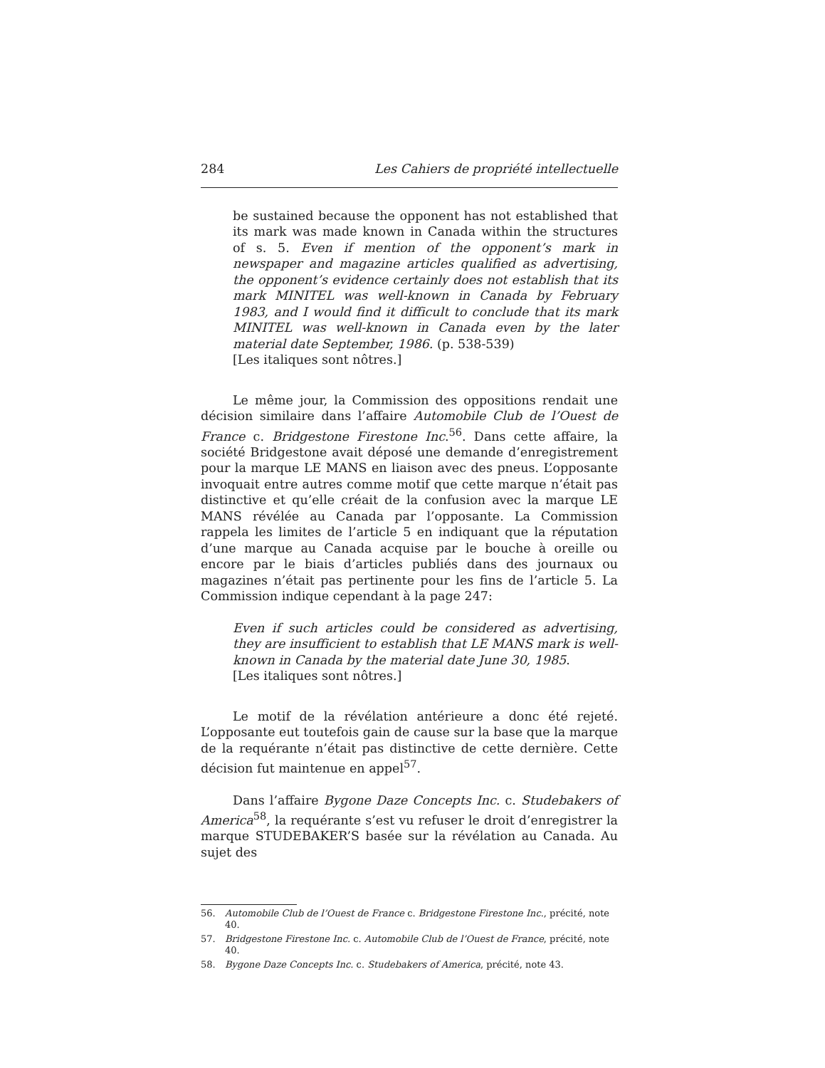284 Les Cahiers de propriété intellectuelle
be sustained because the opponent has not established that its mark was made known in Canada within the structures of s. 5. Even if mention of the opponent’s mark in newspaper and magazine articles qualified as advertising, the opponent’s evidence certainly does not establish that its mark MINITEL was well-known in Canada by February 1983, and I would find it difficult to conclude that its mark MINITEL was well-known in Canada even by the later material date September, 1986. (p. 538-539)
[Les italiques sont nôtres.]
Le même jour, la Commission des oppositions rendait une décision similaire dans l’affaire Automobile Club de l’Ouest de France c. Bridgestone Firestone Inc.<sup>56</sup>. Dans cette affaire, la société Bridgestone avait déposé une demande d’enregistrement pour la marque LE MANS en liaison avec des pneus. L’opposante invoquait entre autres comme motif que cette marque n’était pas distinctive et qu’elle créait de la confusion avec la marque LE MANS révélée au Canada par l’opposante. La Commission rappela les limites de l’article 5 en indiquant que la réputation d’une marque au Canada acquise par le bouche à oreille ou encore par le biais d’articles publiés dans des journaux ou magazines n’était pas pertinente pour les fins de l’article 5. La Commission indique cependant à la page 247:
Even if such articles could be considered as advertising, they are insufficient to establish that LE MANS mark is well-known in Canada by the material date June 30, 1985.
[Les italiques sont nôtres.]
Le motif de la révélation antérieure a donc été rejeté. L’opposante eut toutefois gain de cause sur la base que la marque de la requérante n’était pas distinctive de cette dernière. Cette décision fut maintenue en appel<sup>57</sup>.
Dans l’affaire Bygone Daze Concepts Inc. c. Studebakers of America<sup>58</sup>, la requérante s’est vu refuser le droit d’enregistrer la marque STUDEBAKER’S basée sur la révélation au Canada. Au sujet des
56. Automobile Club de l’Ouest de France c. Bridgestone Firestone Inc., précité, note 40.
57. Bridgestone Firestone Inc. c. Automobile Club de l’Ouest de France, précité, note 40.
58. Bygone Daze Concepts Inc. c. Studebakers of America, précité, note 43.